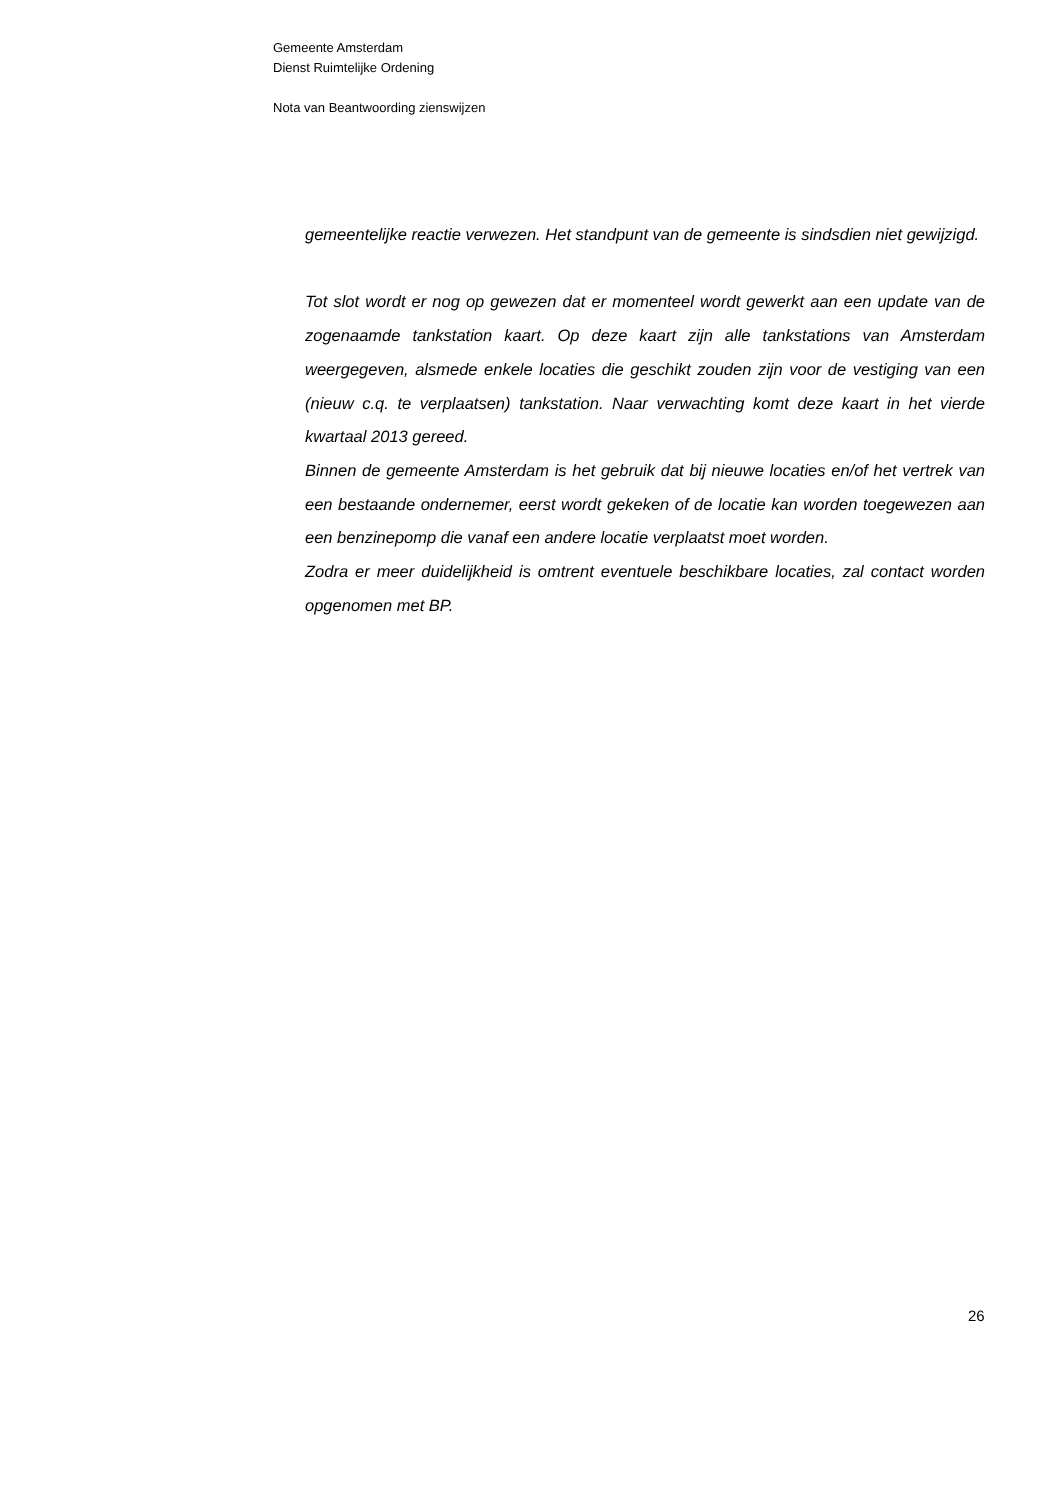Gemeente Amsterdam
Dienst Ruimtelijke Ordening
Nota van Beantwoording zienswijzen
gemeentelijke reactie verwezen. Het standpunt van de gemeente is sindsdien niet gewijzigd.
Tot slot wordt er nog op gewezen dat er momenteel wordt gewerkt aan een update van de zogenaamde tankstation kaart. Op deze kaart zijn alle tankstations van Amsterdam weergegeven, alsmede enkele locaties die geschikt zouden zijn voor de vestiging van een (nieuw c.q. te verplaatsen) tankstation. Naar verwachting komt deze kaart in het vierde kwartaal 2013 gereed.
Binnen de gemeente Amsterdam is het gebruik dat bij nieuwe locaties en/of het vertrek van een bestaande ondernemer, eerst wordt gekeken of de locatie kan worden toegewezen aan een benzinepomp die vanaf een andere locatie verplaatst moet worden.
Zodra er meer duidelijkheid is omtrent eventuele beschikbare locaties, zal contact worden opgenomen met BP.
26